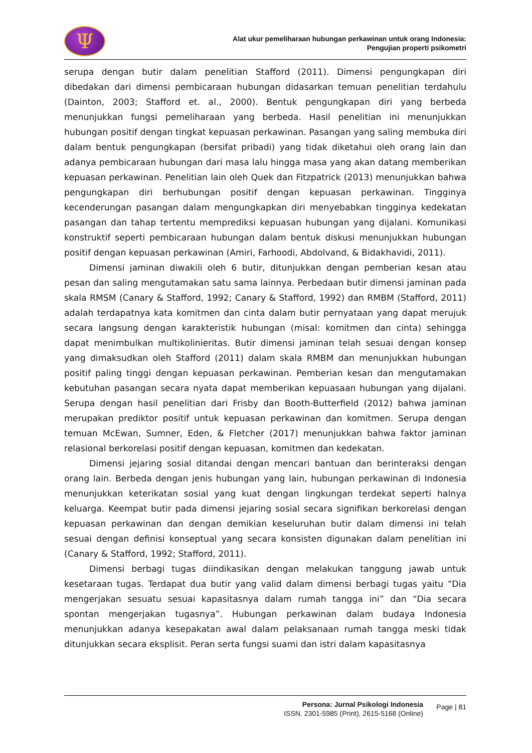Ψ
Alat ukur pemeliharaan hubungan perkawinan untuk orang Indonesia:
Pengujian properti psikometri
serupa dengan butir dalam penelitian Stafford (2011). Dimensi pengungkapan diri dibedakan dari dimensi pembicaraan hubungan didasarkan temuan penelitian terdahulu (Dainton, 2003; Stafford et. al., 2000). Bentuk pengungkapan diri yang berbeda menunjukkan fungsi pemeliharaan yang berbeda. Hasil penelitian ini menunjukkan hubungan positif dengan tingkat kepuasan perkawinan. Pasangan yang saling membuka diri dalam bentuk pengungkapan (bersifat pribadi) yang tidak diketahui oleh orang lain dan adanya pembicaraan hubungan dari masa lalu hingga masa yang akan datang memberikan kepuasan perkawinan. Penelitian lain oleh Quek dan Fitzpatrick (2013) menunjukkan bahwa pengungkapan diri berhubungan positif dengan kepuasan perkawinan. Tingginya kecenderungan pasangan dalam mengungkapkan diri menyebabkan tingginya kedekatan pasangan dan tahap tertentu memprediksi kepuasan hubungan yang dijalani. Komunikasi konstruktif seperti pembicaraan hubungan dalam bentuk diskusi menunjukkan hubungan positif dengan kepuasan perkawinan (Amiri, Farhoodi, Abdolvand, & Bidakhavidi, 2011).
Dimensi jaminan diwakili oleh 6 butir, ditunjukkan dengan pemberian kesan atau pesan dan saling mengutamakan satu sama lainnya. Perbedaan butir dimensi jaminan pada skala RMSM (Canary & Stafford, 1992; Canary & Stafford, 1992) dan RMBM (Stafford, 2011) adalah terdapatnya kata komitmen dan cinta dalam butir pernyataan yang dapat merujuk secara langsung dengan karakteristik hubungan (misal: komitmen dan cinta) sehingga dapat menimbulkan multikolinieritas. Butir dimensi jaminan telah sesuai dengan konsep yang dimaksudkan oleh Stafford (2011) dalam skala RMBM dan menunjukkan hubungan positif paling tinggi dengan kepuasan perkawinan. Pemberian kesan dan mengutamakan kebutuhan pasangan secara nyata dapat memberikan kepuasaan hubungan yang dijalani. Serupa dengan hasil penelitian dari Frisby dan Booth-Butterfield (2012) bahwa jaminan merupakan prediktor positif untuk kepuasan perkawinan dan komitmen. Serupa dengan temuan McEwan, Sumner, Eden, & Fletcher (2017) menunjukkan bahwa faktor jaminan relasional berkorelasi positif dengan kepuasan, komitmen dan kedekatan.
Dimensi jejaring sosial ditandai dengan mencari bantuan dan berinteraksi dengan orang lain. Berbeda dengan jenis hubungan yang lain, hubungan perkawinan di Indonesia menunjukkan keterikatan sosial yang kuat dengan lingkungan terdekat seperti halnya keluarga. Keempat butir pada dimensi jejaring sosial secara signifikan berkorelasi dengan kepuasan perkawinan dan dengan demikian keseluruhan butir dalam dimensi ini telah sesuai dengan definisi konseptual yang secara konsisten digunakan dalam penelitian ini (Canary & Stafford, 1992; Stafford, 2011).
Dimensi berbagi tugas diindikasikan dengan melakukan tanggung jawab untuk kesetaraan tugas. Terdapat dua butir yang valid dalam dimensi berbagi tugas yaitu “Dia mengerjakan sesuatu sesuai kapasitasnya dalam rumah tangga ini” dan “Dia secara spontan mengerjakan tugasnya”. Hubungan perkawinan dalam budaya Indonesia menunjukkan adanya kesepakatan awal dalam pelaksanaan rumah tangga meski tidak ditunjukkan secara eksplisit. Peran serta fungsi suami dan istri dalam kapasitasnya
Persona: Jurnal Psikologi Indonesia
ISSN. 2301-5985 (Print), 2615-5168 (Online)
Page | 81